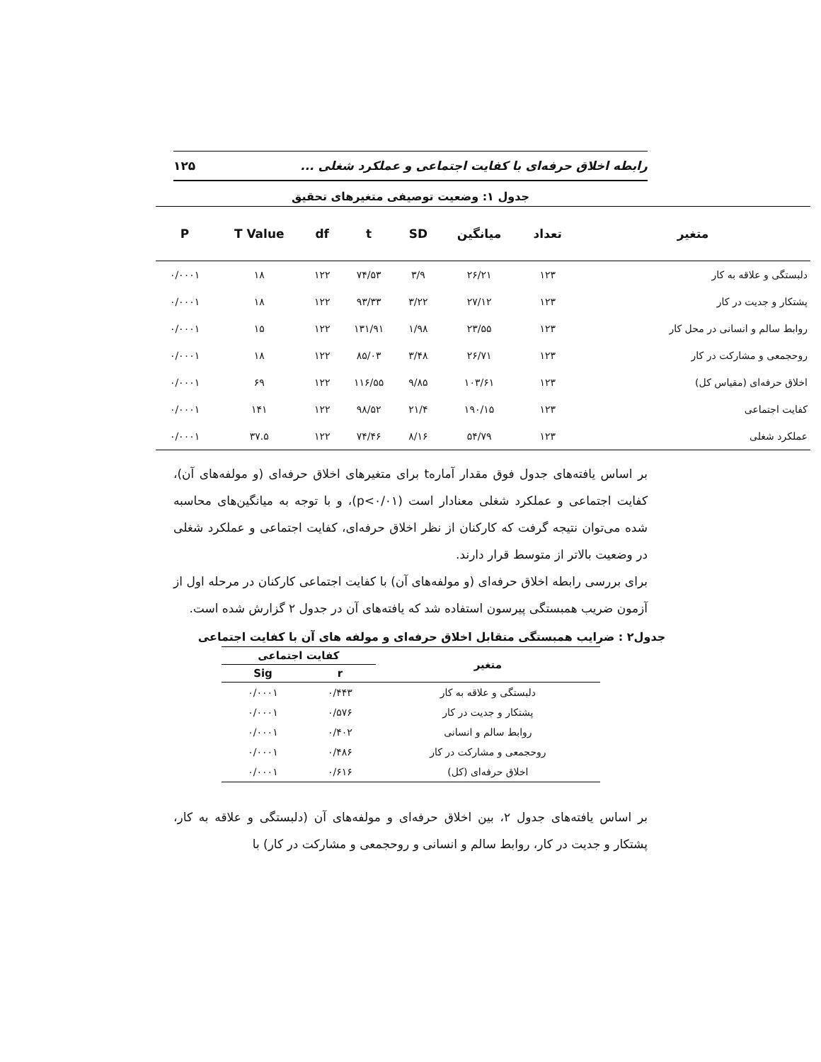رابطه اخلاق حرفه‌ای با کفایت اجتماعی و عملکرد شغلی ... ۱۲۵
جدول ۱: وضعیت توصیفی متغیرهای تحقیق
| متغیر | تعداد | میانگین | SD | t | df | T Value | P |
| --- | --- | --- | --- | --- | --- | --- | --- |
| دلبستگی و علاقه به کار | ۱۲۳ | ۲۶/۲۱ | ۳/۹ | ۷۴/۵۳ | ۱۲۲ | ۱۸ | ۰/۰۰۰۱ |
| پشتکار و جدیت در کار | ۱۲۳ | ۲۷/۱۲ | ۳/۲۲ | ۹۳/۳۳ | ۱۲۲ | ۱۸ | ۰/۰۰۰۱ |
| روابط سالم و انسانی در محل کار | ۱۲۳ | ۲۳/۵۵ | ۱/۹۸ | ۱۳۱/۹۱ | ۱۲۲ | ۱۵ | ۰/۰۰۰۱ |
| روحجمعی و مشارکت در کار | ۱۲۳ | ۲۶/۷۱ | ۳/۴۸ | ۸۵/۰۳ | ۱۲۲ | ۱۸ | ۰/۰۰۰۱ |
| اخلاق حرفه‌ای (مقیاس کل) | ۱۲۳ | ۱۰۳/۶۱ | ۹/۸۵ | ۱۱۶/۵۵ | ۱۲۲ | ۶۹ | ۰/۰۰۰۱ |
| کفایت اجتماعی | ۱۲۳ | ۱۹۰/۱۵ | ۲۱/۴ | ۹۸/۵۲ | ۱۲۲ | ۱۴۱ | ۰/۰۰۰۱ |
| عملکرد شغلی | ۱۲۳ | ۵۴/۷۹ | ۸/۱۶ | ۷۴/۴۶ | ۱۲۲ | ۳۷.۵ | ۰/۰۰۰۱ |
بر اساس یافته‌های جدول فوق مقدار آمارهt برای متغیرهای اخلاق حرفه‌ای (و مولفه‌های آن)، کفایت اجتماعی و عملکرد شغلی معنادار است (p<۰/۰۱)، و با توجه به میانگین‌های محاسبه شده می‌توان نتیجه گرفت که کارکنان از نظر اخلاق حرفه‌ای، کفایت اجتماعی و عملکرد شغلی در وضعیت بالاتر از متوسط قرار دارند.
برای بررسی رابطه اخلاق حرفه‌ای (و مولفه‌های آن) با کفایت اجتماعی کارکنان در مرحله اول از آزمون ضریب همبستگی پیرسون استفاده شد که یافته‌های آن در جدول ۲ گزارش شده است.
جدول۲ : ضرایب همبستگی متقابل اخلاق حرفه‌ای و مولفه های آن با کفایت اجتماعی
| متغیر | کفایت اجتماعی | |
| --- | --- | --- |
| | r | Sig |
| دلبستگی و علاقه به کار | ۰/۴۴۳ | ۰/۰۰۰۱ |
| پشتکار و جدیت در کار | ۰/۵۷۶ | ۰/۰۰۰۱ |
| روابط سالم و انسانی | ۰/۴۰۲ | ۰/۰۰۰۱ |
| روحجمعی و مشارکت در کار | ۰/۴۸۶ | ۰/۰۰۰۱ |
| اخلاق حرفه‌ای (کل) | ۰/۶۱۶ | ۰/۰۰۰۱ |
بر اساس یافته‌های جدول ۲، بین اخلاق حرفه‌ای و مولفه‌های آن (دلبستگی و علاقه به کار، پشتکار و جدیت در کار، روابط سالم و انسانی و روحجمعی و مشارکت در کار) با